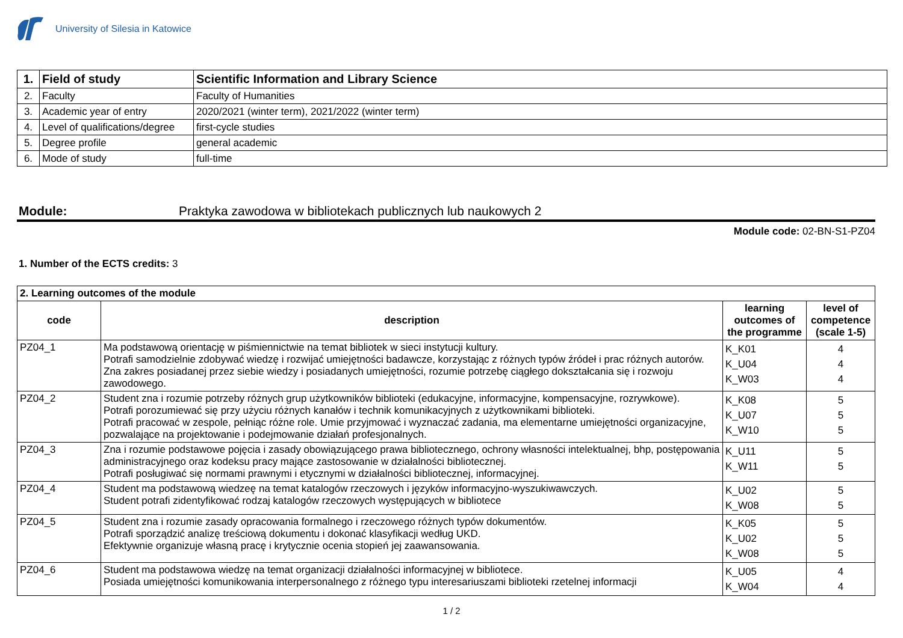University of Silesia in Katowice
| 1. | Field of study | Scientific Information and Library Science |
| 2. | Faculty | Faculty of Humanities |
| 3. | Academic year of entry | 2020/2021 (winter term), 2021/2022 (winter term) |
| 4. | Level of qualifications/degree | first-cycle studies |
| 5. | Degree profile | general academic |
| 6. | Mode of study | full-time |
Module: Praktyka zawodowa w bibliotekach publicznych lub naukowych 2
Module code: 02-BN-S1-PZ04
1. Number of the ECTS credits: 3
| 2. Learning outcomes of the module | | | |
| --- | --- | --- | --- |
| code | description | learning outcomes of the programme | level of competence (scale 1-5) |
| PZ04_1 | Ma podstawową orientację w piśmiennictwie na temat bibliotek w sieci instytucji kultury. Potrafi samodzielnie zdobywać wiedzę i rozwijać umiejętności badawcze, korzystając z różnych typów źródeł i prac różnych autorów. Zna zakres posiadanej przez siebie wiedzy i posiadanych umiejętności, rozumie potrzebę ciągłego dokształcania się i rozwoju zawodowego. | K_K01 K_U04 K_W03 | 4 4 4 |
| PZ04_2 | Student zna i rozumie potrzeby różnych grup użytkowników biblioteki (edukacyjne, informacyjne, kompensacyjne, rozrywkowe). Potrafi porozumiewać się przy użyciu różnych kanałów i technik komunikacyjnych z użytkownikami biblioteki. Potrafi pracować w zespole, pełniąc różne role. Umie przyjmować i wyznaczać zadania, ma elementarne umiejętności organizacyjne, pozwalające na projektowanie i podejmowanie działań profesjonalnych. | K_K08 K_U07 K_W10 | 5 5 5 |
| PZ04_3 | Zna i rozumie podstawowe pojęcia i zasady obowiązującego prawa bibliotecznego, ochrony własności intelektualnej, bhp, postępowania administracyjnego oraz kodeksu pracy mające zastosowanie w działalności bibliotecznej. Potrafi posługiwać się normami prawnymi i etycznymi w działalności bibliotecznej, informacyjnej. | K_U11 K_W11 | 5 5 |
| PZ04_4 | Student ma podstawową wiedzeę na temat katalogów rzeczowych i języków informacyjno-wyszukiwawczych. Student potrafi zidentyfikować rodzaj katalogów rzeczowych występujących w bibliotece | K_U02 K_W08 | 5 5 |
| PZ04_5 | Student zna i rozumie zasady opracowania formalnego i rzeczowego różnych typów dokumentów. Potrafi sporządzić analizę treściową dokumentu i dokonać klasyfikacji według UKD. Efektywnie organizuje własną pracę i krytycznie ocenia stopień jej zaawansowania. | K_K05 K_U02 K_W08 | 5 5 5 |
| PZ04_6 | Student ma podstawowa wiedzę na temat organizacji działalności informacyjnej w bibliotece. Posiada umiejętności komunikowania interpersonalnego z różnego typu interesariuszami biblioteki rzetelnej informacji | K_U05 K_W04 | 4 4 |
1 / 2